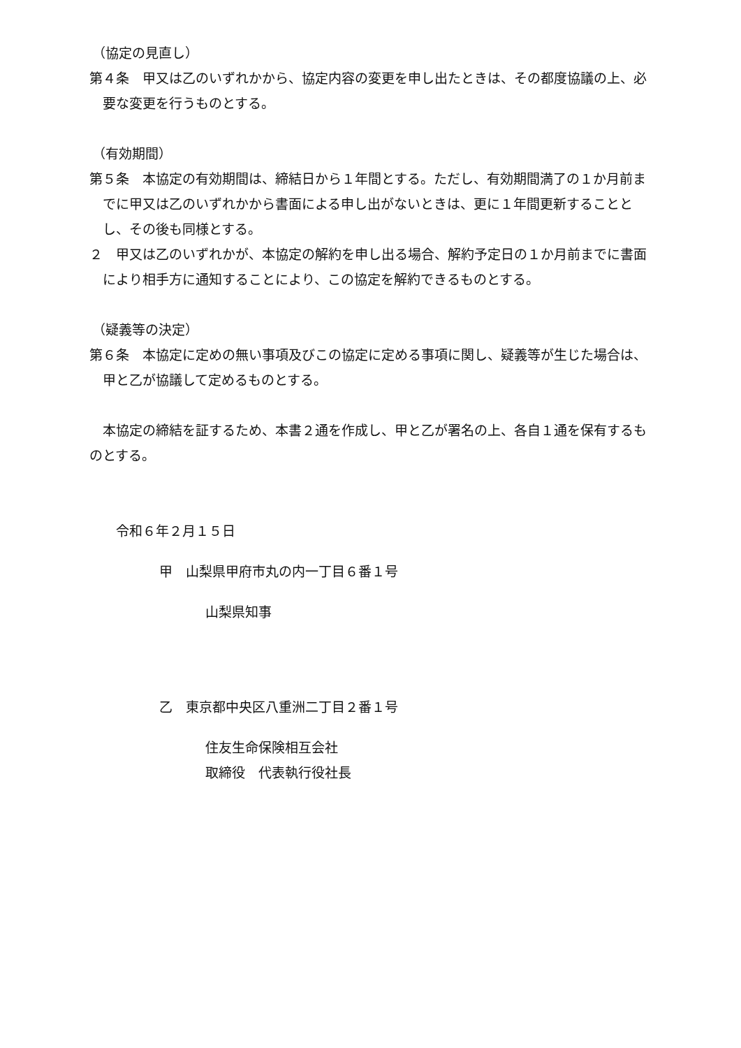（協定の見直し）
第４条　甲又は乙のいずれかから、協定内容の変更を申し出たときは、その都度協議の上、必要な変更を行うものとする。
（有効期間）
第５条　本協定の有効期間は、締結日から１年間とする。ただし、有効期間満了の１か月前までに甲又は乙のいずれかから書面による申し出がないときは、更に１年間更新することとし、その後も同様とする。
２　甲又は乙のいずれかが、本協定の解約を申し出る場合、解約予定日の１か月前までに書面により相手方に通知することにより、この協定を解約できるものとする。
（疑義等の決定）
第６条　本協定に定めの無い事項及びこの協定に定める事項に関し、疑義等が生じた場合は、甲と乙が協議して定めるものとする。
　本協定の締結を証するため、本書２通を作成し、甲と乙が署名の上、各自１通を保有するものとする。
　令和６年２月１５日
甲　山梨県甲府市丸の内一丁目６番１号
山梨県知事
乙　東京都中央区八重洲二丁目２番１号
住友生命保険相互会社
取締役　代表執行役社長